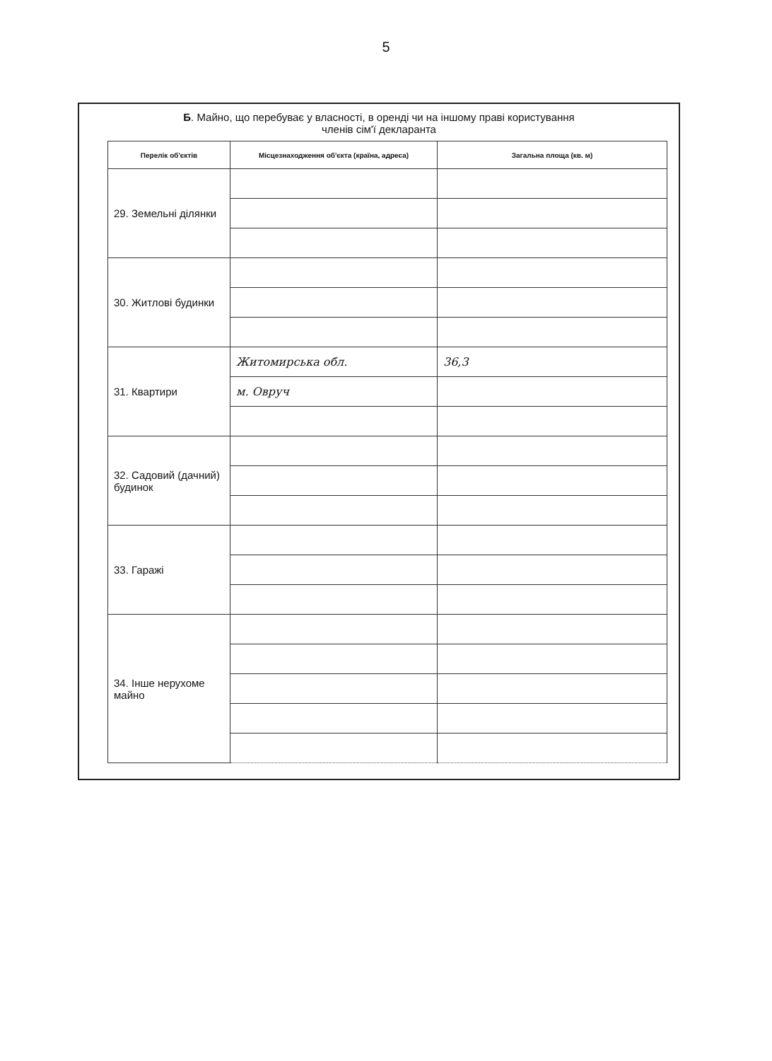5
Б. Майно, що перебуває у власності, в оренді чи на іншому праві користування
членів сім'ї декларанта
| Перелік об'єктів | Місцезнаходження об'єкта (країна, адреса) | Загальна площа (кв. м) |
| --- | --- | --- |
| 29. Земельні ділянки | | |
| 30. Житлові будинки | | |
| 31. Квартири | Житомирська обл. | 36,3 |
| | м. Овруч | |
| 32. Садовий (дачний) будинок | | |
| 33. Гаражі | | |
| 34. Інше нерухоме майно | | |